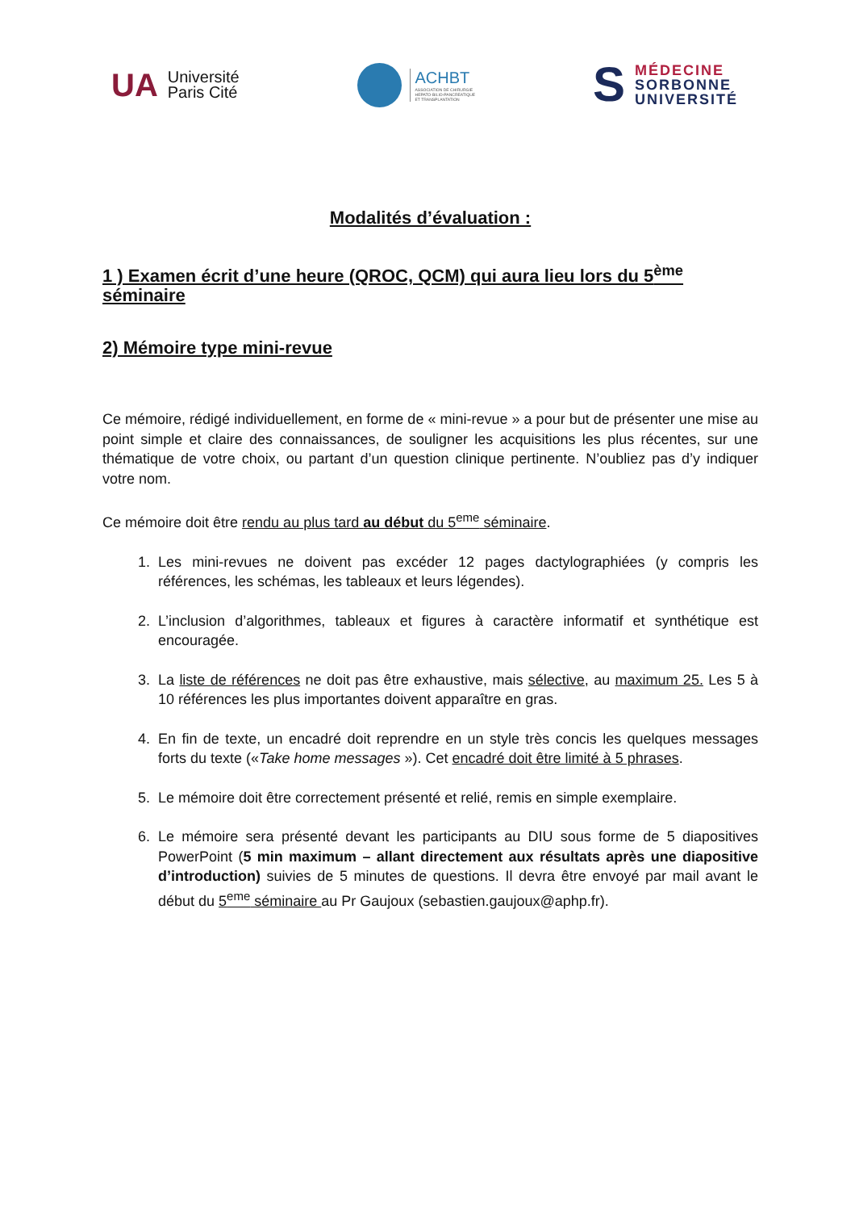UA Université
Paris Cité
ACHBT
ASSOCIATION DE CHIRURGIE
HEPATO-BILIO-PANCREATIQUE
ET TRANSPLANTATION
S MÉDECINE
SORBONNE
UNIVERSITÉ
Modalités d’évaluation :
1 ) Examen écrit d’une heure (QROC, QCM) qui aura lieu lors du 5<sup>ème</sup> séminaire
2) Mémoire type mini-revue
Ce mémoire, rédigé individuellement, en forme de « mini-revue » a pour but de présenter une mise au point simple et claire des connaissances, de souligner les acquisitions les plus récentes, sur une thématique de votre choix, ou partant d’un question clinique pertinente. N’oubliez pas d’y indiquer votre nom.
Ce mémoire doit être rendu au plus tard au début du 5<sup>eme</sup> séminaire.
1. Les mini-revues ne doivent pas excéder 12 pages dactylographiées (y compris les références, les schémas, les tableaux et leurs légendes).
2. L’inclusion d’algorithmes, tableaux et figures à caractère informatif et synthétique est encouragée.
3. La liste de références ne doit pas être exhaustive, mais sélective, au maximum 25. Les 5 à 10 références les plus importantes doivent apparaître en gras.
4. En fin de texte, un encadré doit reprendre en un style très concis les quelques messages forts du texte («Take home messages »). Cet encadré doit être limité à 5 phrases.
5. Le mémoire doit être correctement présenté et relié, remis en simple exemplaire.
6. Le mémoire sera présenté devant les participants au DIU sous forme de 5 diapositives PowerPoint (5 min maximum – allant directement aux résultats après une diapositive d’introduction) suivies de 5 minutes de questions. Il devra être envoyé par mail avant le début du 5<sup>eme</sup> séminaire au Pr Gaujoux (sebastien.gaujoux@aphp.fr).